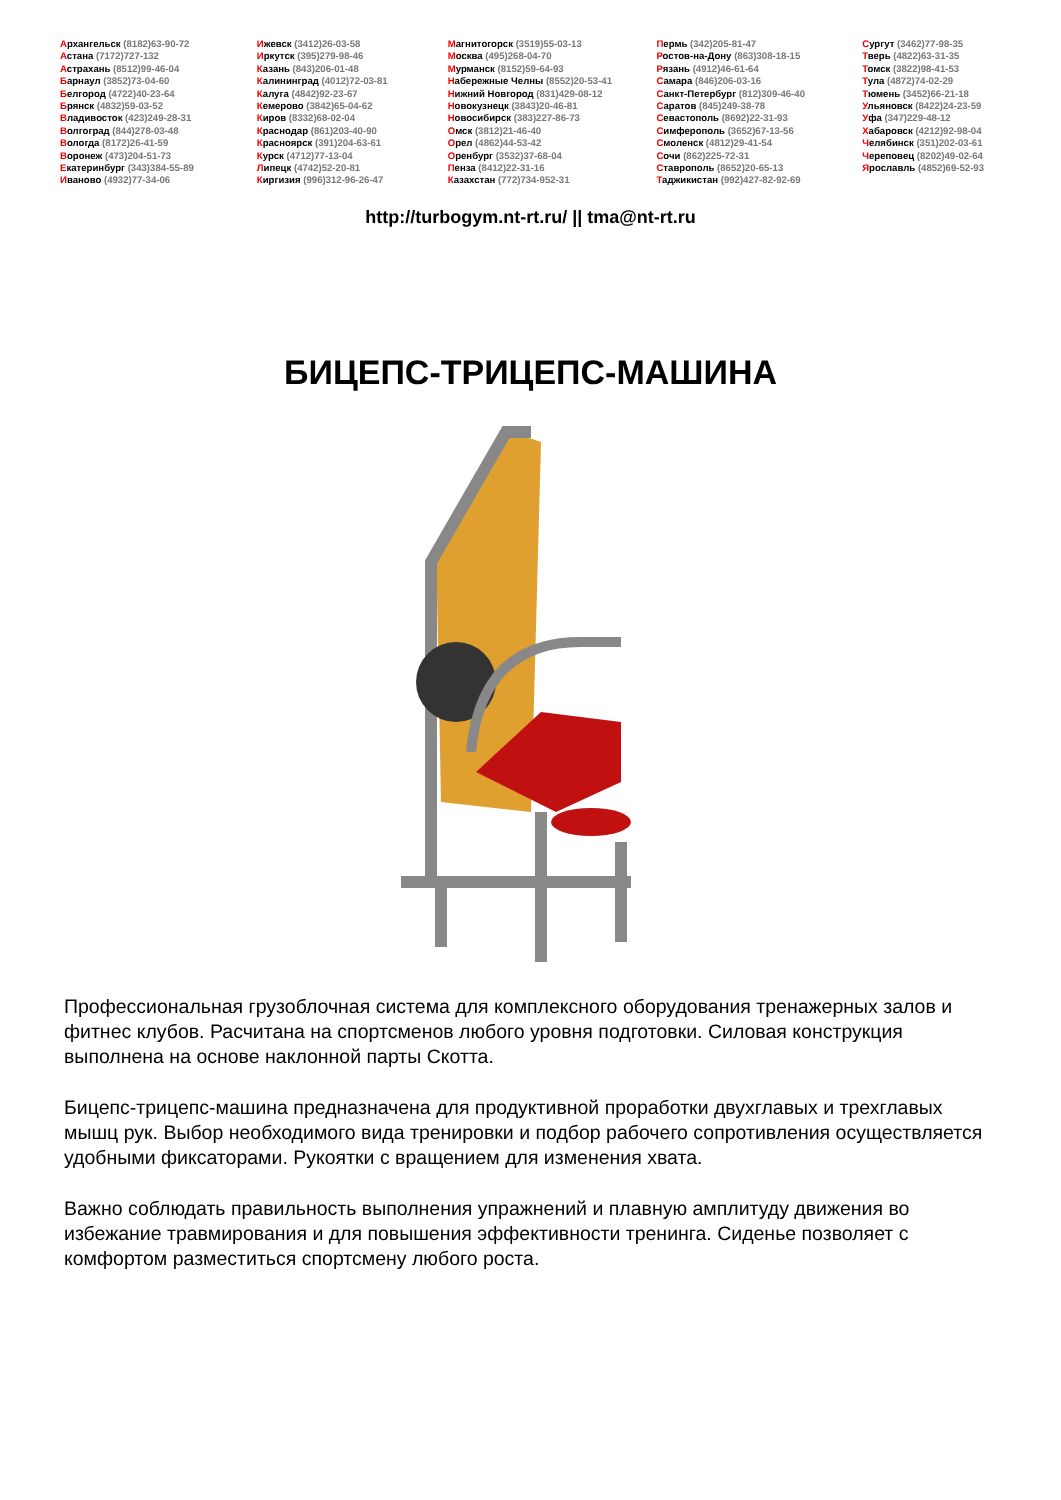Архангельск (8182)63-90-72
Астана (7172)727-132
Астрахань (8512)99-46-04
Барнаул (3852)73-04-60
Белгород (4722)40-23-64
Брянск (4832)59-03-52
Владивосток (423)249-28-31
Волгоград (844)278-03-48
Вологда (8172)26-41-59
Воронеж (473)204-51-73
Екатеринбург (343)384-55-89
Иваново (4932)77-34-06
Ижевск (3412)26-03-58
Иркутск (395)279-98-46
Казань (843)206-01-48
Калининград (4012)72-03-81
Калуга (4842)92-23-67
Кемерово (3842)65-04-62
Киров (8332)68-02-04
Краснодар (861)203-40-90
Красноярск (391)204-63-61
Курск (4712)77-13-04
Липецк (4742)52-20-81
Киргизия (996)312-96-26-47
Магнитогорск (3519)55-03-13
Москва (495)268-04-70
Мурманск (8152)59-64-93
Набережные Челны (8552)20-53-41
Нижний Новгород (831)429-08-12
Новокузнецк (3843)20-46-81
Новосибирск (383)227-86-73
Омск (3812)21-46-40
Орел (4862)44-53-42
Оренбург (3532)37-68-04
Пенза (8412)22-31-16
Казахстан (772)734-952-31
Пермь (342)205-81-47
Ростов-на-Дону (863)308-18-15
Рязань (4912)46-61-64
Самара (846)206-03-16
Санкт-Петербург (812)309-46-40
Саратов (845)249-38-78
Севастополь (8692)22-31-93
Симферополь (3652)67-13-56
Смоленск (4812)29-41-54
Сочи (862)225-72-31
Ставрополь (8652)20-65-13
Таджикистан (992)427-82-92-69
Сургут (3462)77-98-35
Тверь (4822)63-31-35
Томск (3822)98-41-53
Тула (4872)74-02-29
Тюмень (3452)66-21-18
Ульяновск (8422)24-23-59
Уфа (347)229-48-12
Хабаровск (4212)92-98-04
Челябинск (351)202-03-61
Череповец (8202)49-02-64
Ярославль (4852)69-52-93
http://turbogym.nt-rt.ru/ || tma@nt-rt.ru
БИЦЕПС-ТРИЦЕПС-МАШИНА
Профессиональная грузоблочная система для комплексного оборудования тренажерных залов и фитнес клубов. Расчитана на спортсменов любого уровня подготовки. Силовая конструкция выполнена на основе наклонной парты Скотта.
Бицепс-трицепс-машина предназначена для продуктивной проработки двухглавых и трехглавых мышц рук. Выбор необходимого вида тренировки и подбор рабочего сопротивления осуществляется удобными фиксаторами. Рукоятки с вращением для изменения хвата.
Важно соблюдать правильность выполнения упражнений и плавную амплитуду движения во избежание травмирования и для повышения эффективности тренинга. Сиденье позволяет с комфортом разместиться спортсмену любого роста.